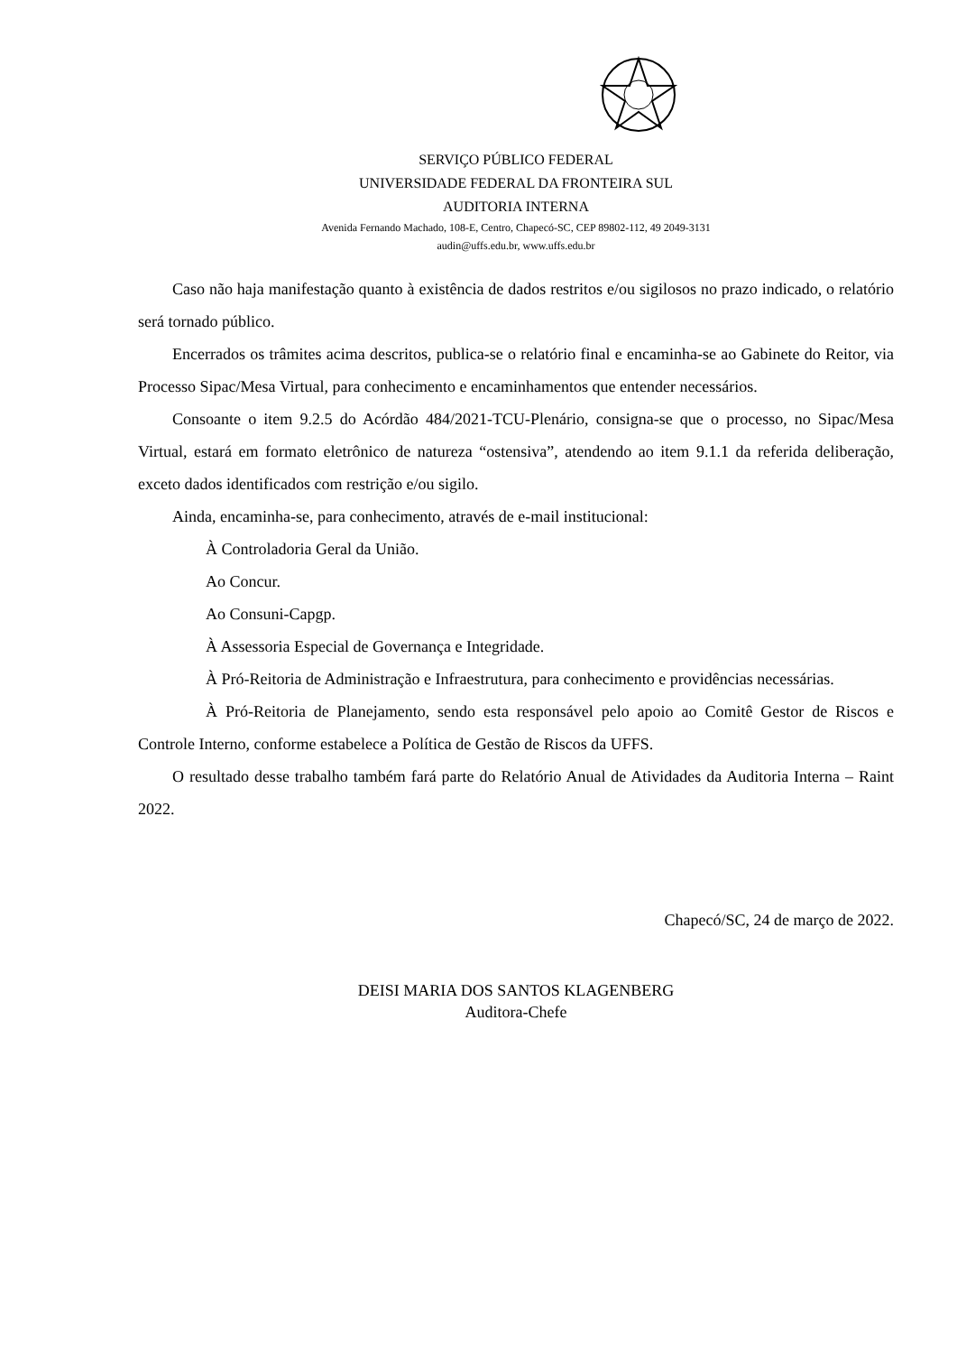SERVIÇO PÚBLICO FEDERAL
UNIVERSIDADE FEDERAL DA FRONTEIRA SUL
AUDITORIA INTERNA
Avenida Fernando Machado, 108-E, Centro, Chapecó-SC, CEP 89802-112, 49 2049-3131
audin@uffs.edu.br, www.uffs.edu.br
Caso não haja manifestação quanto à existência de dados restritos e/ou sigilosos no prazo indicado, o relatório será tornado público.
Encerrados os trâmites acima descritos, publica-se o relatório final e encaminha-se ao Gabinete do Reitor, via Processo Sipac/Mesa Virtual, para conhecimento e encaminhamentos que entender necessários.
Consoante o item 9.2.5 do Acórdão 484/2021-TCU-Plenário, consigna-se que o processo, no Sipac/Mesa Virtual, estará em formato eletrônico de natureza “ostensiva”, atendendo ao item 9.1.1 da referida deliberação, exceto dados identificados com restrição e/ou sigilo.
Ainda, encaminha-se, para conhecimento, através de e-mail institucional:
À Controladoria Geral da União.
Ao Concur.
Ao Consuni-Capgp.
À Assessoria Especial de Governança e Integridade.
À Pró-Reitoria de Administração e Infraestrutura, para conhecimento e providências necessárias.
À Pró-Reitoria de Planejamento, sendo esta responsável pelo apoio ao Comitê Gestor de Riscos e Controle Interno, conforme estabelece a Política de Gestão de Riscos da UFFS.
O resultado desse trabalho também fará parte do Relatório Anual de Atividades da Auditoria Interna – Raint 2022.
Chapecó/SC, 24 de março de 2022.
DEISI MARIA DOS SANTOS KLAGENBERG
Auditora-Chefe